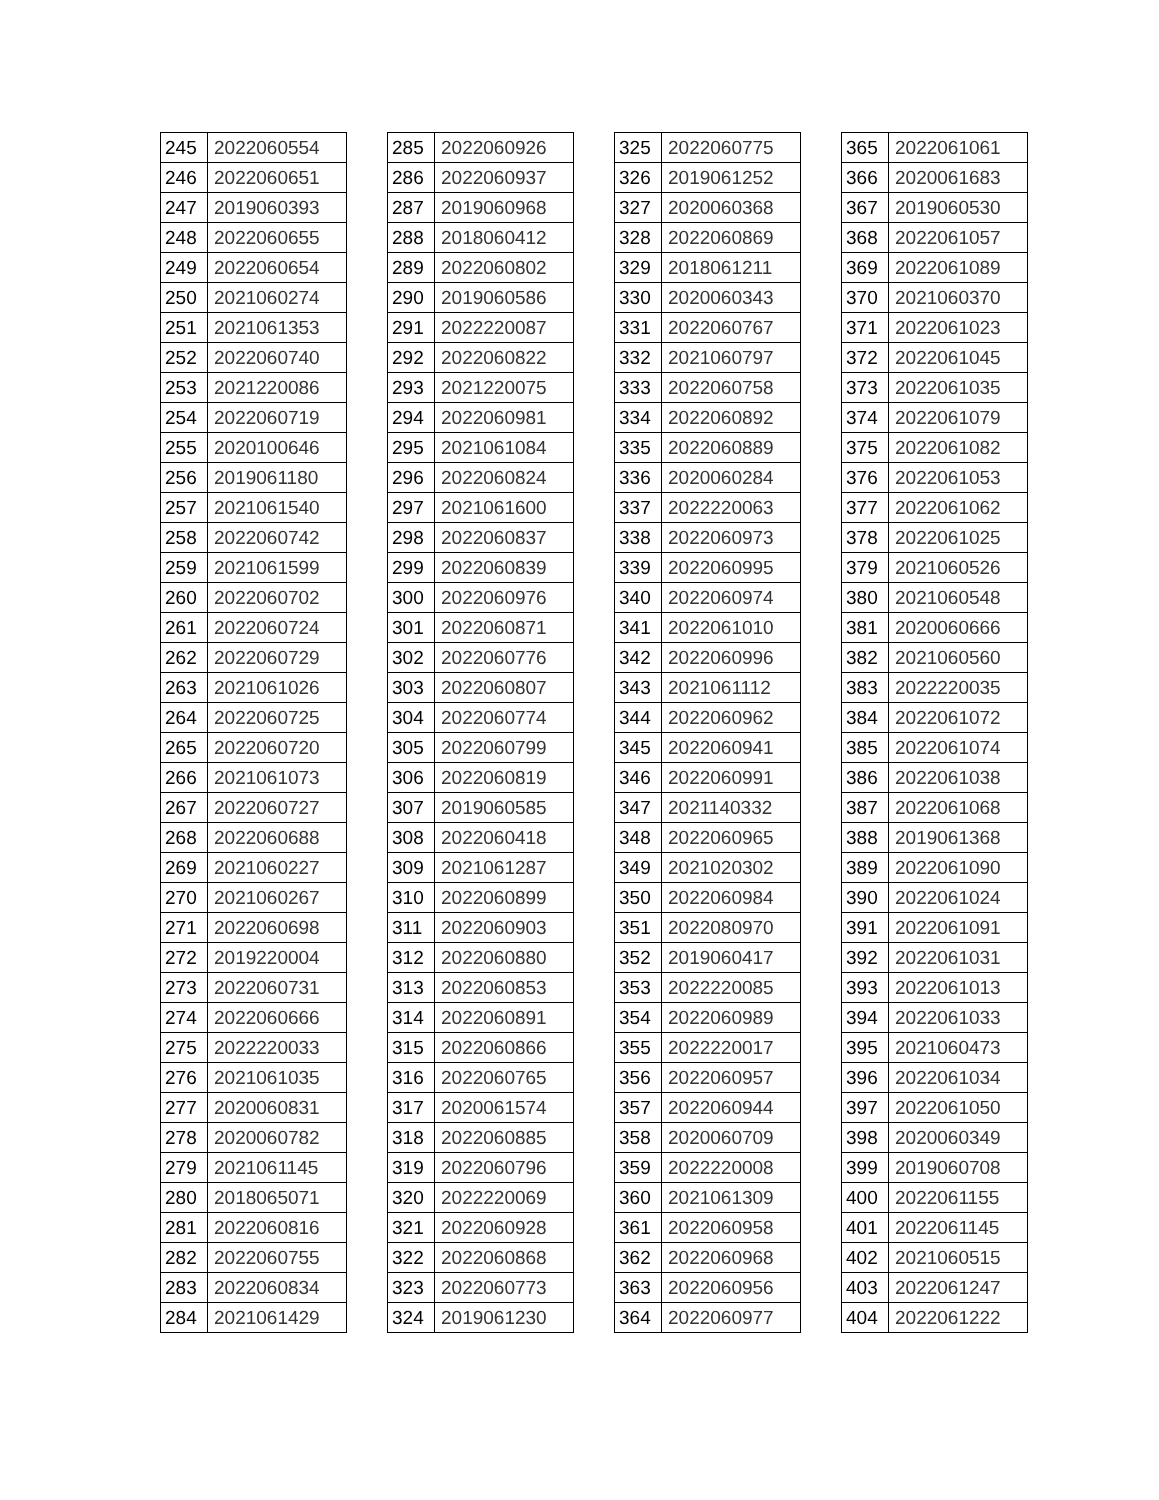| 245 | 2022060554 |
| 246 | 2022060651 |
| 247 | 2019060393 |
| 248 | 2022060655 |
| 249 | 2022060654 |
| 250 | 2021060274 |
| 251 | 2021061353 |
| 252 | 2022060740 |
| 253 | 2021220086 |
| 254 | 2022060719 |
| 255 | 2020100646 |
| 256 | 2019061180 |
| 257 | 2021061540 |
| 258 | 2022060742 |
| 259 | 2021061599 |
| 260 | 2022060702 |
| 261 | 2022060724 |
| 262 | 2022060729 |
| 263 | 2021061026 |
| 264 | 2022060725 |
| 265 | 2022060720 |
| 266 | 2021061073 |
| 267 | 2022060727 |
| 268 | 2022060688 |
| 269 | 2021060227 |
| 270 | 2021060267 |
| 271 | 2022060698 |
| 272 | 2019220004 |
| 273 | 2022060731 |
| 274 | 2022060666 |
| 275 | 2022220033 |
| 276 | 2021061035 |
| 277 | 2020060831 |
| 278 | 2020060782 |
| 279 | 2021061145 |
| 280 | 2018065071 |
| 281 | 2022060816 |
| 282 | 2022060755 |
| 283 | 2022060834 |
| 284 | 2021061429 |
| 285 | 2022060926 |
| 286 | 2022060937 |
| 287 | 2019060968 |
| 288 | 2018060412 |
| 289 | 2022060802 |
| 290 | 2019060586 |
| 291 | 2022220087 |
| 292 | 2022060822 |
| 293 | 2021220075 |
| 294 | 2022060981 |
| 295 | 2021061084 |
| 296 | 2022060824 |
| 297 | 2021061600 |
| 298 | 2022060837 |
| 299 | 2022060839 |
| 300 | 2022060976 |
| 301 | 2022060871 |
| 302 | 2022060776 |
| 303 | 2022060807 |
| 304 | 2022060774 |
| 305 | 2022060799 |
| 306 | 2022060819 |
| 307 | 2019060585 |
| 308 | 2022060418 |
| 309 | 2021061287 |
| 310 | 2022060899 |
| 311 | 2022060903 |
| 312 | 2022060880 |
| 313 | 2022060853 |
| 314 | 2022060891 |
| 315 | 2022060866 |
| 316 | 2022060765 |
| 317 | 2020061574 |
| 318 | 2022060885 |
| 319 | 2022060796 |
| 320 | 2022220069 |
| 321 | 2022060928 |
| 322 | 2022060868 |
| 323 | 2022060773 |
| 324 | 2019061230 |
| 325 | 2022060775 |
| 326 | 2019061252 |
| 327 | 2020060368 |
| 328 | 2022060869 |
| 329 | 2018061211 |
| 330 | 2020060343 |
| 331 | 2022060767 |
| 332 | 2021060797 |
| 333 | 2022060758 |
| 334 | 2022060892 |
| 335 | 2022060889 |
| 336 | 2020060284 |
| 337 | 2022220063 |
| 338 | 2022060973 |
| 339 | 2022060995 |
| 340 | 2022060974 |
| 341 | 2022061010 |
| 342 | 2022060996 |
| 343 | 2021061112 |
| 344 | 2022060962 |
| 345 | 2022060941 |
| 346 | 2022060991 |
| 347 | 2021140332 |
| 348 | 2022060965 |
| 349 | 2021020302 |
| 350 | 2022060984 |
| 351 | 2022080970 |
| 352 | 2019060417 |
| 353 | 2022220085 |
| 354 | 2022060989 |
| 355 | 2022220017 |
| 356 | 2022060957 |
| 357 | 2022060944 |
| 358 | 2020060709 |
| 359 | 2022220008 |
| 360 | 2021061309 |
| 361 | 2022060958 |
| 362 | 2022060968 |
| 363 | 2022060956 |
| 364 | 2022060977 |
| 365 | 2022061061 |
| 366 | 2020061683 |
| 367 | 2019060530 |
| 368 | 2022061057 |
| 369 | 2022061089 |
| 370 | 2021060370 |
| 371 | 2022061023 |
| 372 | 2022061045 |
| 373 | 2022061035 |
| 374 | 2022061079 |
| 375 | 2022061082 |
| 376 | 2022061053 |
| 377 | 2022061062 |
| 378 | 2022061025 |
| 379 | 2021060526 |
| 380 | 2021060548 |
| 381 | 2020060666 |
| 382 | 2021060560 |
| 383 | 2022220035 |
| 384 | 2022061072 |
| 385 | 2022061074 |
| 386 | 2022061038 |
| 387 | 2022061068 |
| 388 | 2019061368 |
| 389 | 2022061090 |
| 390 | 2022061024 |
| 391 | 2022061091 |
| 392 | 2022061031 |
| 393 | 2022061013 |
| 394 | 2022061033 |
| 395 | 2021060473 |
| 396 | 2022061034 |
| 397 | 2022061050 |
| 398 | 2020060349 |
| 399 | 2019060708 |
| 400 | 2022061155 |
| 401 | 2022061145 |
| 402 | 2021060515 |
| 403 | 2022061247 |
| 404 | 2022061222 |